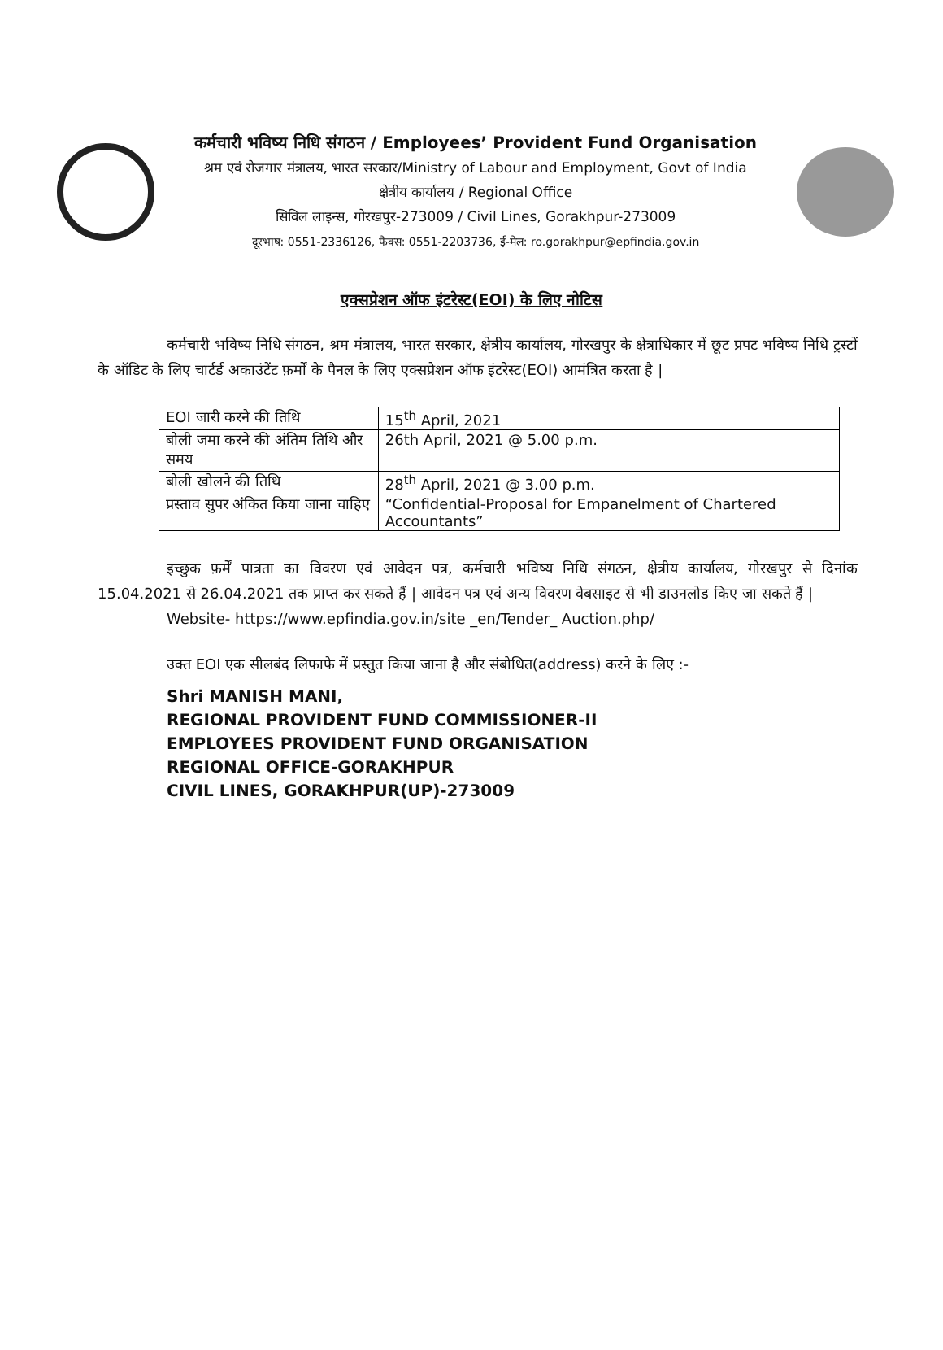कर्मचारी भविष्य निधि संगठन / Employees’ Provident Fund Organisation
श्रम एवं रोजगार मंत्रालय, भारत सरकार/Ministry of Labour and Employment, Govt of India
क्षेत्रीय कार्यालय / Regional Office
सिविल लाइन्स, गोरखपुर-273009 / Civil Lines, Gorakhpur-273009
दूरभाष: 0551-2336126, फैक्स: 0551-2203736, ई-मेल: ro.gorakhpur@epfindia.gov.in
एक्सप्रेशन ऑफ इंटरेस्ट(EOI) के लिए नोटिस
कर्मचारी भविष्य निधि संगठन, श्रम मंत्रालय, भारत सरकार, क्षेत्रीय कार्यालय, गोरखपुर के क्षेत्राधिकार में छूट प्रपट भविष्य निधि ट्रस्टों के ऑडिट के लिए चार्टर्ड अकाउंटेंट फ़र्मों के पैनल के लिए एक्सप्रेशन ऑफ इंटरेस्ट(EOI) आमंत्रित करता है |
| EOI जारी करने की तिथि | 15<sup>th</sup> April, 2021 |
| बोली जमा करने की अंतिम तिथि और समय | 26th April, 2021 @ 5.00 p.m. |
| बोली खोलने की तिथि | 28<sup>th</sup> April, 2021 @ 3.00 p.m. |
| प्रस्ताव सुपर अंकित किया जाना चाहिए | “Confidential-Proposal for Empanelment of Chartered Accountants” |
इच्छुक फ़र्में पात्रता का विवरण एवं आवेदन पत्र, कर्मचारी भविष्य निधि संगठन, क्षेत्रीय कार्यालय, गोरखपुर से दिनांक 15.04.2021 से 26.04.2021 तक प्राप्त कर सकते हैं | आवेदन पत्र एवं अन्य विवरण वेबसाइट से भी डाउनलोड किए जा सकते हैं |
Website- https://www.epfindia.gov.in/site _en/Tender_ Auction.php/
उक्त EOI एक सीलबंद लिफाफे में प्रस्तुत किया जाना है और संबोधित(address) करने के लिए :-
Shri MANISH MANI,
REGIONAL PROVIDENT FUND COMMISSIONER-II
EMPLOYEES PROVIDENT FUND ORGANISATION
REGIONAL OFFICE-GORAKHPUR
CIVIL LINES, GORAKHPUR(UP)-273009